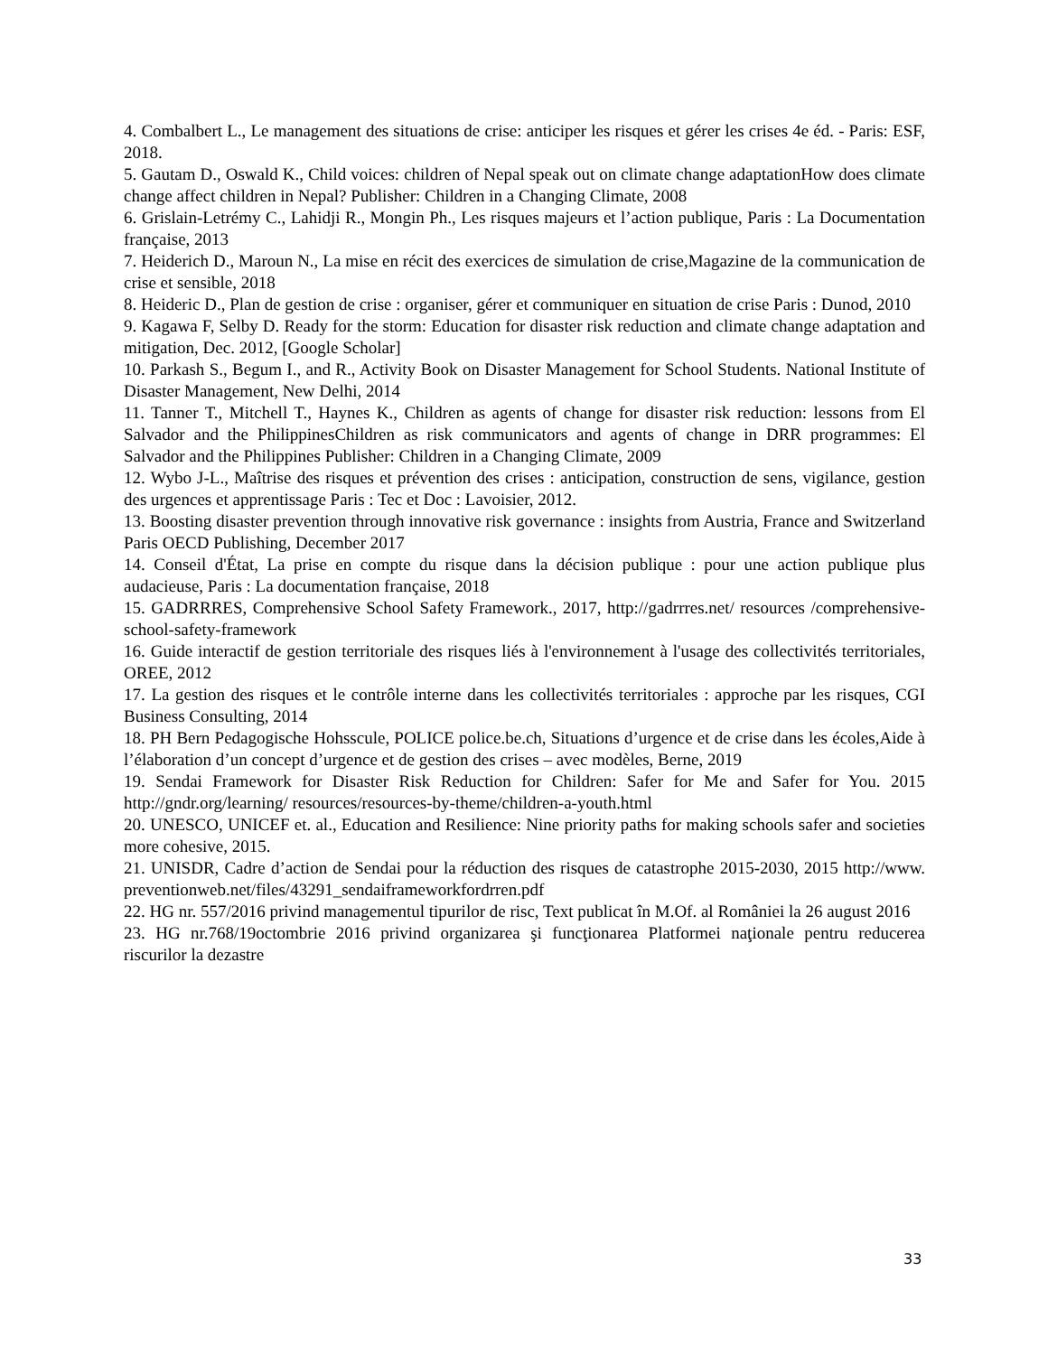4. Combalbert L., Le management des situations de crise: anticiper les risques et gérer les crises 4e éd. - Paris: ESF, 2018.
5. Gautam D., Oswald K., Child voices: children of Nepal speak out on climate change adaptationHow does climate change affect children in Nepal? Publisher: Children in a Changing Climate, 2008
6. Grislain-Letrémy C., Lahidji R., Mongin Ph., Les risques majeurs et l’action publique, Paris : La Documentation française, 2013
7. Heiderich D., Maroun N., La mise en récit des exercices de simulation de crise,Magazine de la communication de crise et sensible, 2018
8. Heideric D., Plan de gestion de crise : organiser, gérer et communiquer en situation de crise Paris : Dunod, 2010
9. Kagawa F, Selby D. Ready for the storm: Education for disaster risk reduction and climate change adaptation and mitigation, Dec. 2012, [Google Scholar]
10. Parkash S., Begum I., and R., Activity Book on Disaster Management for School Students. National Institute of Disaster Management, New Delhi, 2014
11. Tanner T., Mitchell T., Haynes K., Children as agents of change for disaster risk reduction: lessons from El Salvador and the PhilippinesChildren as risk communicators and agents of change in DRR programmes: El Salvador and the Philippines Publisher: Children in a Changing Climate, 2009
12. Wybo J-L., Maîtrise des risques et prévention des crises : anticipation, construction de sens, vigilance, gestion des urgences et apprentissage Paris : Tec et Doc : Lavoisier, 2012.
13. Boosting disaster prevention through innovative risk governance : insights from Austria, France and Switzerland Paris OECD Publishing, December 2017
14. Conseil d'État, La prise en compte du risque dans la décision publique : pour une action publique plus audacieuse, Paris : La documentation française, 2018
15. GADRRRES, Comprehensive School Safety Framework., 2017, http://gadrrres.net/ resources /comprehensive-school-safety-framework
16. Guide interactif de gestion territoriale des risques liés à l'environnement à l'usage des collectivités territoriales, OREE, 2012
17. La gestion des risques et le contrôle interne dans les collectivités territoriales : approche par les risques, CGI Business Consulting, 2014
18. PH Bern Pedagogische Hohsscule, POLICE police.be.ch, Situations d’urgence et de crise dans les écoles,Aide à l’élaboration d’un concept d’urgence et de gestion des crises – avec modèles, Berne, 2019
19. Sendai Framework for Disaster Risk Reduction for Children: Safer for Me and Safer for You. 2015 http://gndr.org/learning/ resources/resources-by-theme/children-a-youth.html
20. UNESCO, UNICEF et. al., Education and Resilience: Nine priority paths for making schools safer and societies more cohesive, 2015.
21. UNISDR, Cadre d’action de Sendai pour la réduction des risques de catastrophe 2015-2030, 2015 http://www. preventionweb.net/files/43291_sendaiframeworkfordrren.pdf
22. HG nr. 557/2016 privind managementul tipurilor de risc, Text publicat în M.Of. al României la 26 august 2016
23. HG nr.768/19octombrie 2016 privind organizarea şi funcţionarea Platformei naţionale pentru reducerea riscurilor la dezastre
33